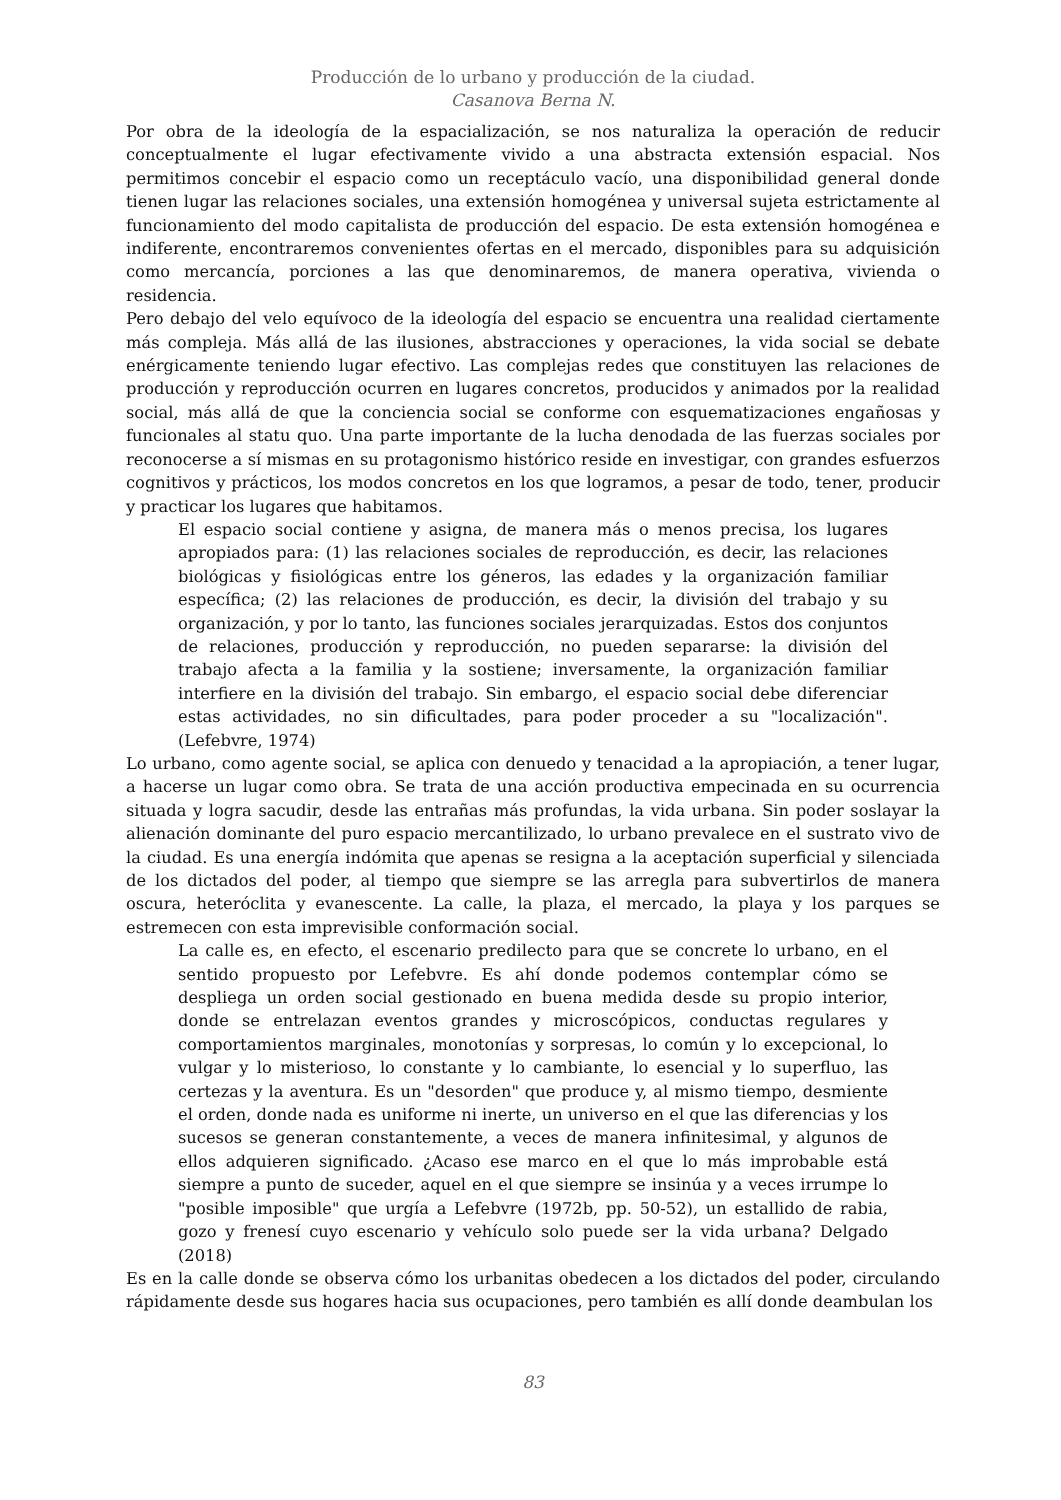Producción de lo urbano y producción de la ciudad.
Casanova Berna N.
Por obra de la ideología de la espacialización, se nos naturaliza la operación de reducir conceptualmente el lugar efectivamente vivido a una abstracta extensión espacial. Nos permitimos concebir el espacio como un receptáculo vacío, una disponibilidad general donde tienen lugar las relaciones sociales, una extensión homogénea y universal sujeta estrictamente al funcionamiento del modo capitalista de producción del espacio. De esta extensión homogénea e indiferente, encontraremos convenientes ofertas en el mercado, disponibles para su adquisición como mercancía, porciones a las que denominaremos, de manera operativa, vivienda o residencia.
Pero debajo del velo equívoco de la ideología del espacio se encuentra una realidad ciertamente más compleja. Más allá de las ilusiones, abstracciones y operaciones, la vida social se debate enérgicamente teniendo lugar efectivo. Las complejas redes que constituyen las relaciones de producción y reproducción ocurren en lugares concretos, producidos y animados por la realidad social, más allá de que la conciencia social se conforme con esquematizaciones engañosas y funcionales al statu quo. Una parte importante de la lucha denodada de las fuerzas sociales por reconocerse a sí mismas en su protagonismo histórico reside en investigar, con grandes esfuerzos cognitivos y prácticos, los modos concretos en los que logramos, a pesar de todo, tener, producir y practicar los lugares que habitamos.
El espacio social contiene y asigna, de manera más o menos precisa, los lugares apropiados para: (1) las relaciones sociales de reproducción, es decir, las relaciones biológicas y fisiológicas entre los géneros, las edades y la organización familiar específica; (2) las relaciones de producción, es decir, la división del trabajo y su organización, y por lo tanto, las funciones sociales jerarquizadas. Estos dos conjuntos de relaciones, producción y reproducción, no pueden separarse: la división del trabajo afecta a la familia y la sostiene; inversamente, la organización familiar interfiere en la división del trabajo. Sin embargo, el espacio social debe diferenciar estas actividades, no sin dificultades, para poder proceder a su "localización". (Lefebvre, 1974)
Lo urbano, como agente social, se aplica con denuedo y tenacidad a la apropiación, a tener lugar, a hacerse un lugar como obra. Se trata de una acción productiva empecinada en su ocurrencia situada y logra sacudir, desde las entrañas más profundas, la vida urbana. Sin poder soslayar la alienación dominante del puro espacio mercantilizado, lo urbano prevalece en el sustrato vivo de la ciudad. Es una energía indómita que apenas se resigna a la aceptación superficial y silenciada de los dictados del poder, al tiempo que siempre se las arregla para subvertirlos de manera oscura, heteróclita y evanescente. La calle, la plaza, el mercado, la playa y los parques se estremecen con esta imprevisible conformación social.
La calle es, en efecto, el escenario predilecto para que se concrete lo urbano, en el sentido propuesto por Lefebvre. Es ahí donde podemos contemplar cómo se despliega un orden social gestionado en buena medida desde su propio interior, donde se entrelazan eventos grandes y microscópicos, conductas regulares y comportamientos marginales, monotonías y sorpresas, lo común y lo excepcional, lo vulgar y lo misterioso, lo constante y lo cambiante, lo esencial y lo superfluo, las certezas y la aventura. Es un "desorden" que produce y, al mismo tiempo, desmiente el orden, donde nada es uniforme ni inerte, un universo en el que las diferencias y los sucesos se generan constantemente, a veces de manera infinitesimal, y algunos de ellos adquieren significado. ¿Acaso ese marco en el que lo más improbable está siempre a punto de suceder, aquel en el que siempre se insinúa y a veces irrumpe lo "posible imposible" que urgía a Lefebvre (1972b, pp. 50-52), un estallido de rabia, gozo y frenesí cuyo escenario y vehículo solo puede ser la vida urbana? Delgado (2018)
Es en la calle donde se observa cómo los urbanitas obedecen a los dictados del poder, circulando rápidamente desde sus hogares hacia sus ocupaciones, pero también es allí donde deambulan los
83